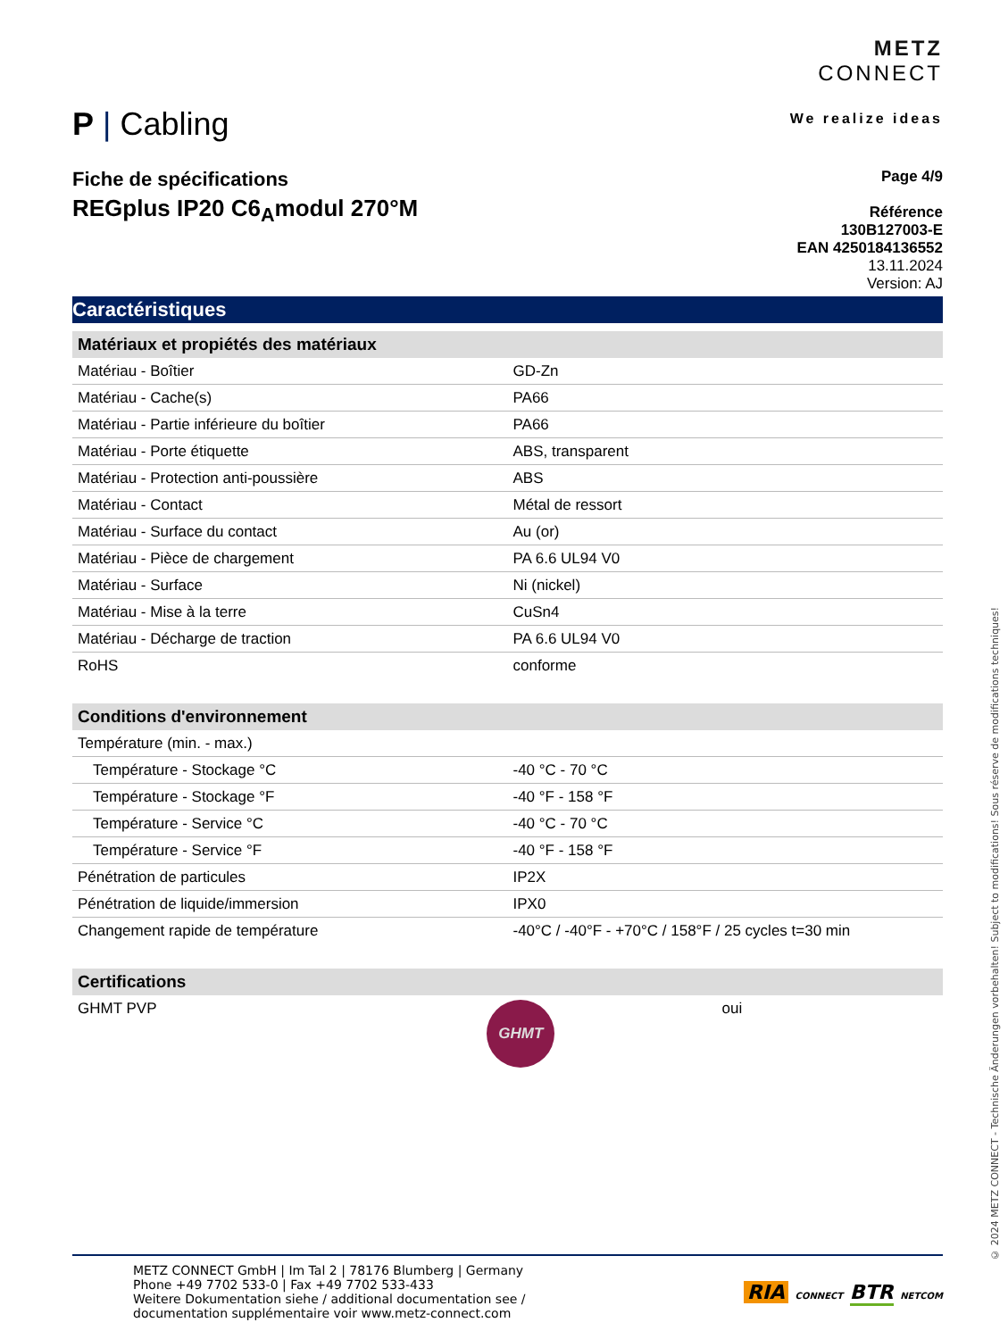P | Cabling
METZ
CONNECT
We realize ideas
Fiche de spécifications
REGplus IP20 C6<sub>A</sub>modul 270°M
Page 4/9
Référence
130B127003-E
EAN 4250184136552
13.11.2024
Version: AJ
Caractéristiques
| Matériaux et propiétés des matériaux | |
| --- | --- |
| Matériau - Boîtier | GD-Zn |
| Matériau - Cache(s) | PA66 |
| Matériau - Partie inférieure du boîtier | PA66 |
| Matériau - Porte étiquette | ABS, transparent |
| Matériau - Protection anti-poussière | ABS |
| Matériau - Contact | Métal de ressort |
| Matériau - Surface du contact | Au (or) |
| Matériau - Pièce de chargement | PA 6.6 UL94 V0 |
| Matériau - Surface | Ni (nickel) |
| Matériau - Mise à la terre | CuSn4 |
| Matériau - Décharge de traction | PA 6.6 UL94 V0 |
| RoHS | conforme |
| Conditions d'environnement | |
| --- | --- |
| Température (min. - max.) | |
| Température - Stockage °C | -40 °C - 70 °C |
| Température - Stockage °F | -40 °F - 158 °F |
| Température - Service °C | -40 °C - 70 °C |
| Température - Service °F | -40 °F - 158 °F |
| Pénétration de particules | IP2X |
| Pénétration de liquide/immersion | IPX0 |
| Changement rapide de température | -40°C / -40°F - +70°C / 158°F / 25 cycles t=30 min |
| Certifications | | |
| --- | --- | --- |
| GHMT PVP | GHMT | oui |
© 2024 METZ CONNECT - Technische Änderungen vorbehalten! Subject to modifications! Sous réserve de modifications techniques!
METZ CONNECT GmbH | Im Tal 2 | 78176 Blumberg | Germany
Phone +49 7702 533-0 | Fax +49 7702 533-433
Weitere Dokumentation siehe / additional documentation see /
documentation supplémentaire voir www.metz-connect.com
RIA CONNECT BTR NETCOM